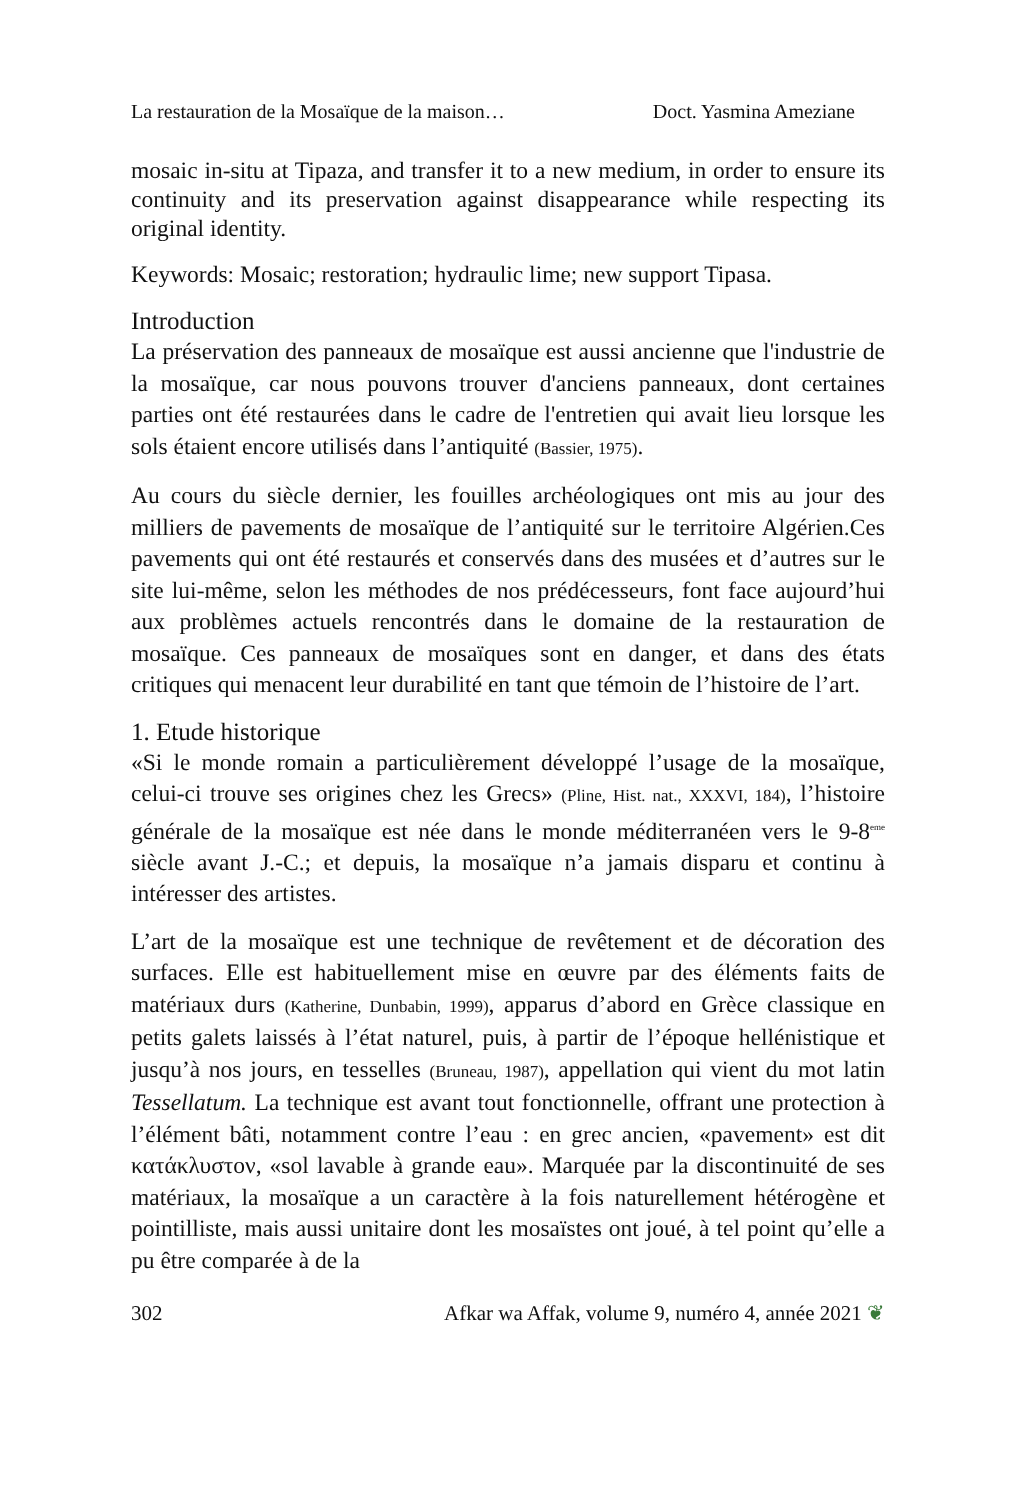La restauration de la Mosaïque de la maison… Doct. Yasmina Ameziane
mosaic in-situ at Tipaza, and transfer it to a new medium, in order to ensure its continuity and its preservation against disappearance while respecting its original identity.
Keywords: Mosaic; restoration; hydraulic lime; new support Tipasa.
Introduction
La préservation des panneaux de mosaïque est aussi ancienne que l'industrie de la mosaïque, car nous pouvons trouver d'anciens panneaux, dont certaines parties ont été restaurées dans le cadre de l'entretien qui avait lieu lorsque les sols étaient encore utilisés dans l’antiquité (Bassier, 1975).
Au cours du siècle dernier, les fouilles archéologiques ont mis au jour des milliers de pavements de mosaïque de l’antiquité sur le territoire Algérien.Ces pavements qui ont été restaurés et conservés dans des musées et d’autres sur le site lui-même, selon les méthodes de nos prédécesseurs, font face aujourd’hui aux problèmes actuels rencontrés dans le domaine de la restauration de mosaïque. Ces panneaux de mosaïques sont en danger, et dans des états critiques qui menacent leur durabilité en tant que témoin de l’histoire de l’art.
1. Etude historique
«Si le monde romain a particulièrement développé l’usage de la mosaïque, celui-ci trouve ses origines chez les Grecs» (Pline, Hist. nat., XXXVI, 184), l’histoire générale de la mosaïque est née dans le monde méditerranéen vers le 9-8<sup>eme</sup> siècle avant J.-C.; et depuis, la mosaïque n’a jamais disparu et continu à intéresser des artistes.
L’art de la mosaïque est une technique de revêtement et de décoration des surfaces. Elle est habituellement mise en œuvre par des éléments faits de matériaux durs (Katherine, Dunbabin, 1999), apparus d’abord en Grèce classique en petits galets laissés à l’état naturel, puis, à partir de l’époque hellénistique et jusqu’à nos jours, en tesselles (Bruneau, 1987), appellation qui vient du mot latin Tessellatum. La technique est avant tout fonctionnelle, offrant une protection à l’élément bâti, notamment contre l’eau : en grec ancien, «pavement» est dit κατάκλυστον, «sol lavable à grande eau». Marquée par la discontinuité de ses matériaux, la mosaïque a un caractère à la fois naturellement hétérogène et pointilliste, mais aussi unitaire dont les mosaïstes ont joué, à tel point qu’elle a pu être comparée à de la
302 Afkar wa Affak, volume 9, numéro 4, année 2021 ❦